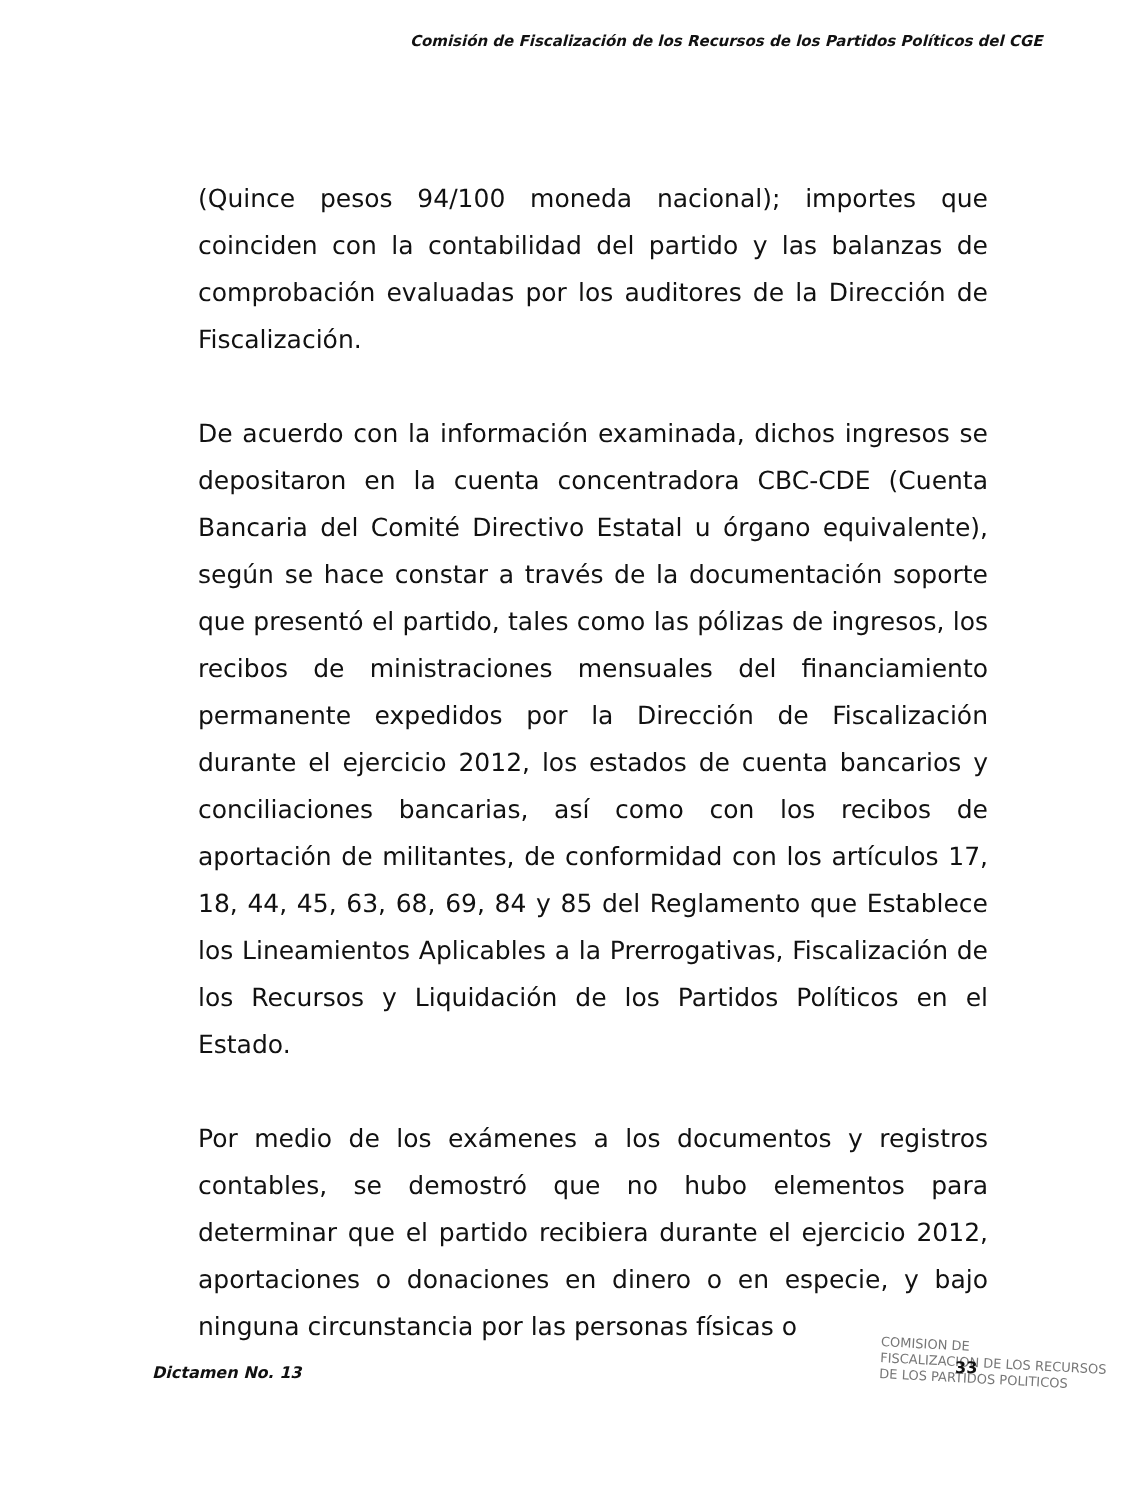Comisión de Fiscalización de los Recursos de los Partidos Políticos del CGE
(Quince pesos 94/100 moneda nacional); importes que coinciden con la contabilidad del partido y las balanzas de comprobación evaluadas por los auditores de la Dirección de Fiscalización.
De acuerdo con la información examinada, dichos ingresos se depositaron en la cuenta concentradora CBC-CDE (Cuenta Bancaria del Comité Directivo Estatal u órgano equivalente), según se hace constar a través de la documentación soporte que presentó el partido, tales como las pólizas de ingresos, los recibos de ministraciones mensuales del financiamiento permanente expedidos por la Dirección de Fiscalización durante el ejercicio 2012, los estados de cuenta bancarios y conciliaciones bancarias, así como con los recibos de aportación de militantes, de conformidad con los artículos 17, 18, 44, 45, 63, 68, 69, 84 y 85 del Reglamento que Establece los Lineamientos Aplicables a la Prerrogativas, Fiscalización de los Recursos y Liquidación de los Partidos Políticos en el Estado.
Por medio de los exámenes a los documentos y registros contables, se demostró que no hubo elementos para determinar que el partido recibiera durante el ejercicio 2012, aportaciones o donaciones en dinero o en especie, y bajo ninguna circunstancia por las personas físicas o
COMISION DE
FISCALIZACION DE LOS RECURSOS
DE LOS PARTIDOS POLITICOS
Dictamen No. 13 33